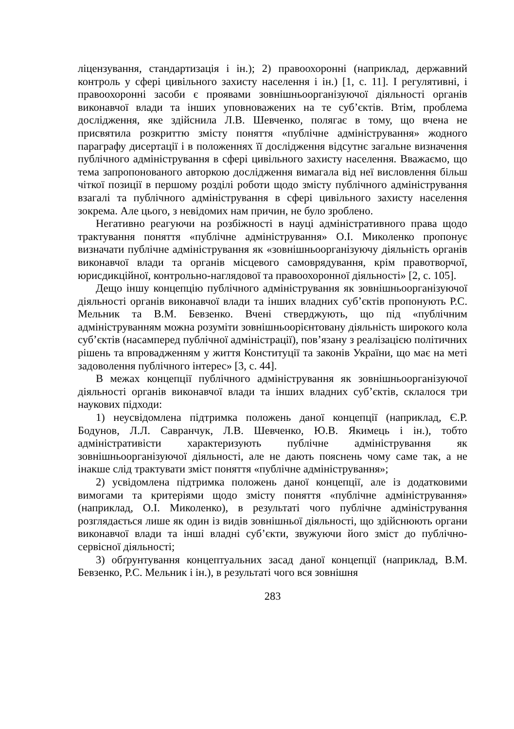ліцензування, стандартизація і ін.); 2) правоохоронні (наприклад, державний контроль у сфері цивільного захисту населення і ін.) [1, с. 11]. І регулятивні, і правоохоронні засоби є проявами зовнішньоорганізуючої діяльності органів виконавчої влади та інших уповноважених на те суб’єктів. Втім, проблема дослідження, яке здійснила Л.В. Шевченко, полягає в тому, що вчена не присвятила розкриттю змісту поняття «публічне адміністрування» жодного параграфу дисертації і в положеннях її дослідження відсутнє загальне визначення публічного адміністрування в сфері цивільного захисту населення. Вважаємо, що тема запропонованого авторкою дослідження вимагала від неї висловлення більш чіткої позиції в першому розділі роботи щодо змісту публічного адміністрування взагалі та публічного адміністрування в сфері цивільного захисту населення зокрема. Але цього, з невідомих нам причин, не було зроблено.
Негативно реагуючи на розбіжності в науці адміністративного права щодо трактування поняття «публічне адміністрування» О.І. Миколенко пропонує визначати публічне адміністрування як «зовнішньоорганізуючу діяльність органів виконавчої влади та органів місцевого самоврядування, крім правотворчої, юрисдикційної, контрольно-наглядової та правоохоронної діяльності» [2, с. 105].
Дещо іншу концепцію публічного адміністрування як зовнішньоорганізуючої діяльності органів виконавчої влади та інших владних суб’єктів пропонують Р.С. Мельник та В.М. Бевзенко. Вчені стверджують, що під «публічним адмініструванням можна розуміти зовнішньоорієнтовану діяльність широкого кола суб’єктів (насамперед публічної адміністрації), пов’язану з реалізацією політичних рішень та впровадженням у життя Конституції та законів України, що має на меті задоволення публічного інтерес» [3, с. 44].
В межах концепції публічного адміністрування як зовнішньоорганізуючої діяльності органів виконавчої влади та інших владних суб’єктів, склалося три наукових підходи:
1) неусвідомлена підтримка положень даної концепції (наприклад, Є.Р. Бодунов, Л.Л. Савранчук, Л.В. Шевченко, Ю.В. Якимець і ін.), тобто адміністративісти характеризують публічне адміністрування як зовнішньоорганізуючої діяльності, але не дають пояснень чому саме так, а не інакше слід трактувати зміст поняття «публічне адміністрування»;
2) усвідомлена підтримка положень даної концепції, але із додатковими вимогами та критеріями щодо змісту поняття «публічне адміністрування» (наприклад, О.І. Миколенко), в результаті чого публічне адміністрування розглядається лише як один із видів зовнішньої діяльності, що здійснюють органи виконавчої влади та інші владні суб’єкти, звужуючи його зміст до публічно-сервісної діяльності;
3) обґрунтування концептуальних засад даної концепції (наприклад, В.М. Бевзенко, Р.С. Мельник і ін.), в результаті чого вся зовнішня
283